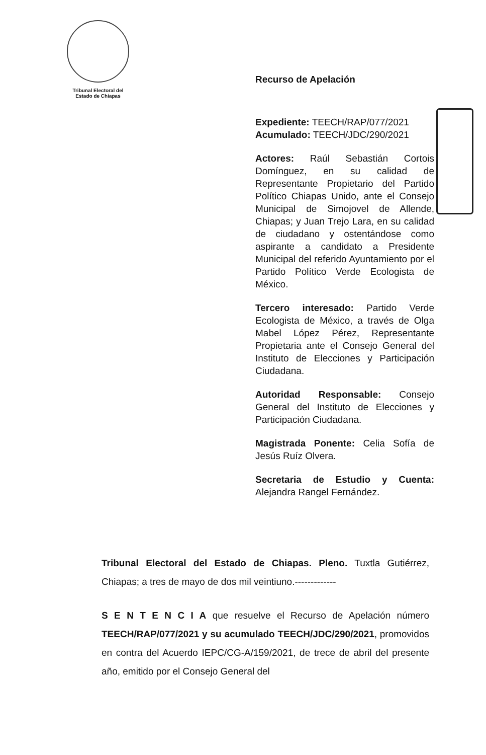Tribunal Electoral del
Estado de Chiapas
Recurso de Apelación
Expediente: TEECH/RAP/077/2021
Acumulado: TEECH/JDC/290/2021
Actores: Raúl Sebastián Cortois Domínguez, en su calidad de Representante Propietario del Partido Político Chiapas Unido, ante el Consejo Municipal de Simojovel de Allende, Chiapas; y Juan Trejo Lara, en su calidad de ciudadano y ostentándose como aspirante a candidato a Presidente Municipal del referido Ayuntamiento por el Partido Político Verde Ecologista de México.
Tercero interesado: Partido Verde Ecologista de México, a través de Olga Mabel López Pérez, Representante Propietaria ante el Consejo General del Instituto de Elecciones y Participación Ciudadana.
Autoridad Responsable: Consejo General del Instituto de Elecciones y Participación Ciudadana.
Magistrada Ponente: Celia Sofía de Jesús Ruíz Olvera.
Secretaria de Estudio y Cuenta: Alejandra Rangel Fernández.
Tribunal Electoral del Estado de Chiapas. Pleno. Tuxtla Gutiérrez, Chiapas; a tres de mayo de dos mil veintiuno.-------------
S E N T E N C I A que resuelve el Recurso de Apelación número TEECH/RAP/077/2021 y su acumulado TEECH/JDC/290/2021, promovidos en contra del Acuerdo IEPC/CG-A/159/2021, de trece de abril del presente año, emitido por el Consejo General del